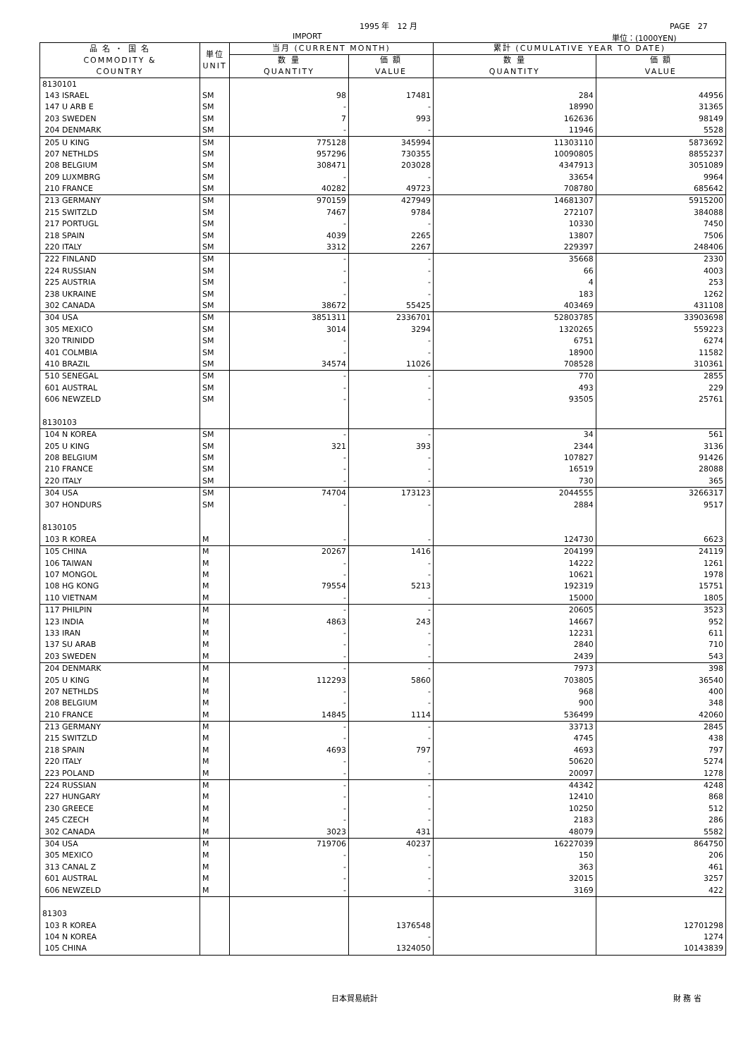1995 年　12 月 PAGE　27
IMPORT 単位：(1000YEN)
| 品 名 ・ 国 名 COMMODITY & COUNTRY | 単位 UNIT | 当月 (CURRENT MONTH) | | 累計 (CUMULATIVE YEAR TO DATE) | |
| --- | --- | --- | --- | --- | --- |
| | | 数 量 QUANTITY | 価 額 VALUE | 数 量 QUANTITY | 価 額 VALUE |
| 8130101 | | | | | |
| 143 ISRAEL | SM | 98 | 17481 | 284 | 44956 |
| 147 U ARB E | SM | - | - | 18990 | 31365 |
| 203 SWEDEN | SM | 7 | 993 | 162636 | 98149 |
| 204 DENMARK | SM | - | - | 11946 | 5528 |
| 205 U KING | SM | 775128 | 345994 | 11303110 | 5873692 |
| 207 NETHLDS | SM | 957296 | 730355 | 10090805 | 8855237 |
| 208 BELGIUM | SM | 308471 | 203028 | 4347913 | 3051089 |
| 209 LUXMBRG | SM | - | - | 33654 | 9964 |
| 210 FRANCE | SM | 40282 | 49723 | 708780 | 685642 |
| 213 GERMANY | SM | 970159 | 427949 | 14681307 | 5915200 |
| 215 SWITZLD | SM | 7467 | 9784 | 272107 | 384088 |
| 217 PORTUGL | SM | - | - | 10330 | 7450 |
| 218 SPAIN | SM | 4039 | 2265 | 13807 | 7506 |
| 220 ITALY | SM | 3312 | 2267 | 229397 | 248406 |
| 222 FINLAND | SM | - | - | 35668 | 2330 |
| 224 RUSSIAN | SM | - | - | 66 | 4003 |
| 225 AUSTRIA | SM | - | - | 4 | 253 |
| 238 UKRAINE | SM | - | - | 183 | 1262 |
| 302 CANADA | SM | 38672 | 55425 | 403469 | 431108 |
| 304 USA | SM | 3851311 | 2336701 | 52803785 | 33903698 |
| 305 MEXICO | SM | 3014 | 3294 | 1320265 | 559223 |
| 320 TRINIDD | SM | - | - | 6751 | 6274 |
| 401 COLMBIA | SM | - | - | 18900 | 11582 |
| 410 BRAZIL | SM | 34574 | 11026 | 708528 | 310361 |
| 510 SENEGAL | SM | - | - | 770 | 2855 |
| 601 AUSTRAL | SM | - | - | 493 | 229 |
| 606 NEWZELD | SM | - | - | 93505 | 25761 |
| 8130103 | | | | | |
| 104 N KOREA | SM | - | - | 34 | 561 |
| 205 U KING | SM | 321 | 393 | 2344 | 3136 |
| 208 BELGIUM | SM | - | - | 107827 | 91426 |
| 210 FRANCE | SM | - | - | 16519 | 28088 |
| 220 ITALY | SM | - | - | 730 | 365 |
| 304 USA | SM | 74704 | 173123 | 2044555 | 3266317 |
| 307 HONDURS | SM | - | - | 2884 | 9517 |
| 8130105 | | | | | |
| 103 R KOREA | M | - | - | 124730 | 6623 |
| 105 CHINA | M | 20267 | 1416 | 204199 | 24119 |
| 106 TAIWAN | M | - | - | 14222 | 1261 |
| 107 MONGOL | M | - | - | 10621 | 1978 |
| 108 HG KONG | M | 79554 | 5213 | 192319 | 15751 |
| 110 VIETNAM | M | - | - | 15000 | 1805 |
| 117 PHILPIN | M | - | - | 20605 | 3523 |
| 123 INDIA | M | 4863 | 243 | 14667 | 952 |
| 133 IRAN | M | - | - | 12231 | 611 |
| 137 SU ARAB | M | - | - | 2840 | 710 |
| 203 SWEDEN | M | - | - | 2439 | 543 |
| 204 DENMARK | M | - | - | 7973 | 398 |
| 205 U KING | M | 112293 | 5860 | 703805 | 36540 |
| 207 NETHLDS | M | - | - | 968 | 400 |
| 208 BELGIUM | M | - | - | 900 | 348 |
| 210 FRANCE | M | 14845 | 1114 | 536499 | 42060 |
| 213 GERMANY | M | - | - | 33713 | 2845 |
| 215 SWITZLD | M | - | - | 4745 | 438 |
| 218 SPAIN | M | 4693 | 797 | 4693 | 797 |
| 220 ITALY | M | - | - | 50620 | 5274 |
| 223 POLAND | M | - | - | 20097 | 1278 |
| 224 RUSSIAN | M | - | - | 44342 | 4248 |
| 227 HUNGARY | M | - | - | 12410 | 868 |
| 230 GREECE | M | - | - | 10250 | 512 |
| 245 CZECH | M | - | - | 2183 | 286 |
| 302 CANADA | M | 3023 | 431 | 48079 | 5582 |
| 304 USA | M | 719706 | 40237 | 16227039 | 864750 |
| 305 MEXICO | M | - | - | 150 | 206 |
| 313 CANAL Z | M | - | - | 363 | 461 |
| 601 AUSTRAL | M | - | - | 32015 | 3257 |
| 606 NEWZELD | M | - | - | 3169 | 422 |
| 81303 | | | | | |
| 103 R KOREA | | | 1376548 | | 12701298 |
| 104 N KOREA | | | - | | 1274 |
| 105 CHINA | | | 1324050 | | 10143839 |
日本貿易統計 財 務 省